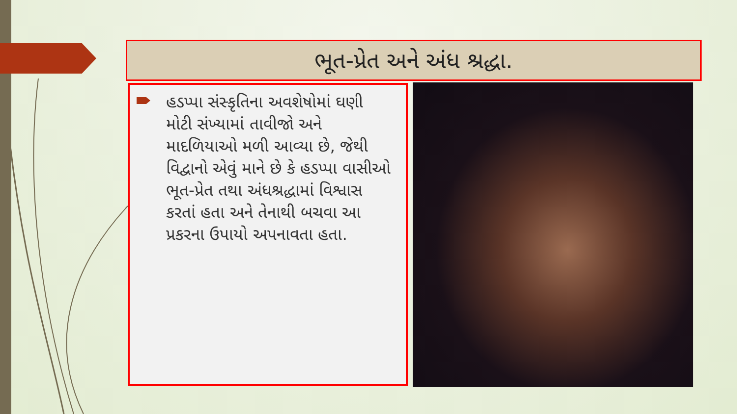ભૂત-પ્રેત અને અંધ શ્રદ્ધા.
હડપ્પા સંસ્કૃતિના અવશેષોમાં ઘણી મોટી સંખ્યામાં તાવીજો અને માદળિયાઓ મળી આવ્યા છે, જેથી વિદ્વાનો એવું માને છે કે હડપ્પા વાસીઓ ભૂત-પ્રેત તથા અંધશ્રદ્ધામાં વિશ્વાસ કરતાં હતા અને તેનાથી બચવા આ પ્રકરના ઉપાયો અપનાવતા હતા.